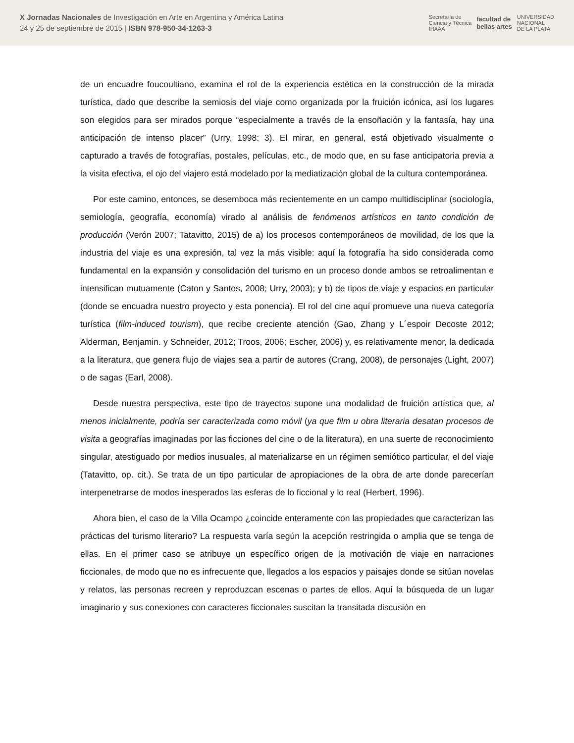X Jornadas Nacionales de Investigación en Arte en Argentina y América Latina
24 y 25 de septiembre de 2015 | ISBN 978-950-34-1263-3
Secretaría de
Ciencia y Técnica
IHAAA facultad de
bellas artes UNIVERSIDAD
NACIONAL
DE LA PLATA
de un encuadre foucoultiano, examina el rol de la experiencia estética en la construcción de la mirada turística, dado que describe la semiosis del viaje como organizada por la fruición icónica, así los lugares son elegidos para ser mirados porque “especialmente a través de la ensoñación y la fantasía, hay una anticipación de intenso placer” (Urry, 1998: 3). El mirar, en general, está objetivado visualmente o capturado a través de fotografías, postales, películas, etc., de modo que, en su fase anticipatoria previa a la visita efectiva, el ojo del viajero está modelado por la mediatización global de la cultura contemporánea.
Por este camino, entonces, se desemboca más recientemente en un campo multidisciplinar (sociología, semiología, geografía, economía) virado al análisis de fenómenos artísticos en tanto condición de producción (Verón 2007; Tatavitto, 2015) de a) los procesos contemporáneos de movilidad, de los que la industria del viaje es una expresión, tal vez la más visible: aquí la fotografía ha sido considerada como fundamental en la expansión y consolidación del turismo en un proceso donde ambos se retroalimentan e intensifican mutuamente (Caton y Santos, 2008; Urry, 2003); y b) de tipos de viaje y espacios en particular (donde se encuadra nuestro proyecto y esta ponencia). El rol del cine aquí promueve una nueva categoría turística (film-induced tourism), que recibe creciente atención (Gao, Zhang y L´espoir Decoste 2012; Alderman, Benjamin. y Schneider, 2012; Troos, 2006; Escher, 2006) y, es relativamente menor, la dedicada a la literatura, que genera flujo de viajes sea a partir de autores (Crang, 2008), de personajes (Light, 2007) o de sagas (Earl, 2008).
Desde nuestra perspectiva, este tipo de trayectos supone una modalidad de fruición artística que, al menos inicialmente, podría ser caracterizada como móvil (ya que film u obra literaria desatan procesos de visita a geografías imaginadas por las ficciones del cine o de la literatura), en una suerte de reconocimiento singular, atestiguado por medios inusuales, al materializarse en un régimen semiótico particular, el del viaje (Tatavitto, op. cit.). Se trata de un tipo particular de apropiaciones de la obra de arte donde parecerían interpenetrarse de modos inesperados las esferas de lo ficcional y lo real (Herbert, 1996).
Ahora bien, el caso de la Villa Ocampo ¿coincide enteramente con las propiedades que caracterizan las prácticas del turismo literario? La respuesta varía según la acepción restringida o amplia que se tenga de ellas. En el primer caso se atribuye un específico origen de la motivación de viaje en narraciones ficcionales, de modo que no es infrecuente que, llegados a los espacios y paisajes donde se sitúan novelas y relatos, las personas recreen y reproduzcan escenas o partes de ellos. Aquí la búsqueda de un lugar imaginario y sus conexiones con caracteres ficcionales suscitan la transitada discusión en